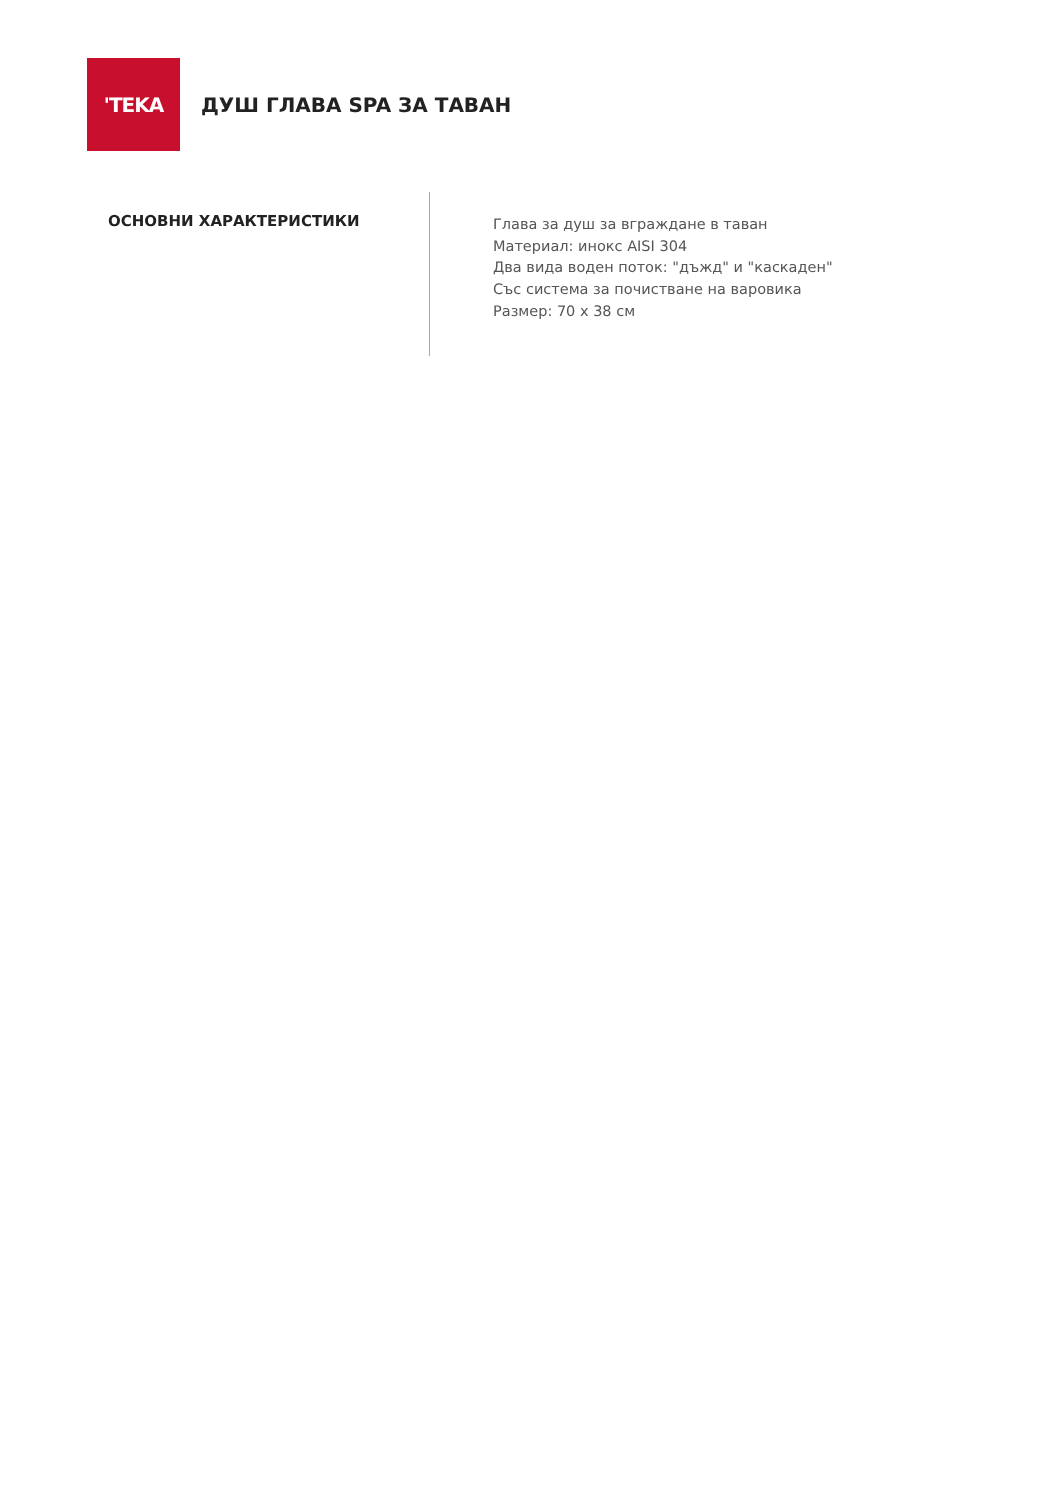'TEKA
ДУШ ГЛАВА SPA ЗА ТАВАН
ОСНОВНИ ХАРАКТЕРИСТИКИ
Глава за душ за вграждане в таван
Материал: инокс AISI 304
Два вида воден поток: "дъжд" и "каскаден"
Със система за почистване на варовика
Размер: 70 x 38 см